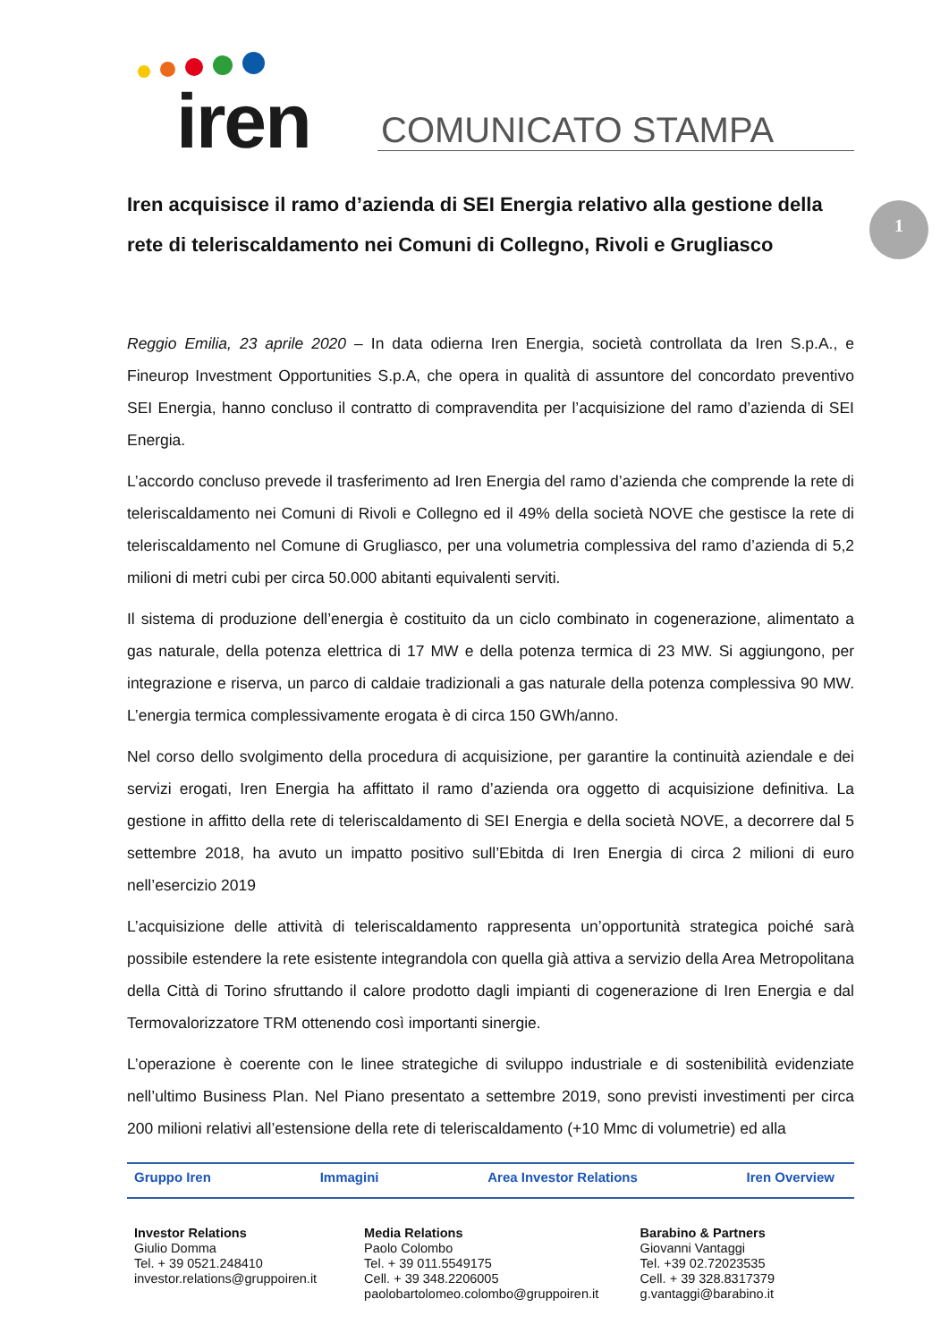1
iren
COMUNICATO STAMPA
Iren acquisisce il ramo d’azienda di SEI Energia relativo alla gestione della rete di teleriscaldamento nei Comuni di Collegno, Rivoli e Grugliasco
Reggio Emilia, 23 aprile 2020 – In data odierna Iren Energia, società controllata da Iren S.p.A., e Fineurop Investment Opportunities S.p.A, che opera in qualità di assuntore del concordato preventivo SEI Energia, hanno concluso il contratto di compravendita per l’acquisizione del ramo d’azienda di SEI Energia.
L’accordo concluso prevede il trasferimento ad Iren Energia del ramo d’azienda che comprende la rete di teleriscaldamento nei Comuni di Rivoli e Collegno ed il 49% della società NOVE che gestisce la rete di teleriscaldamento nel Comune di Grugliasco, per una volumetria complessiva del ramo d’azienda di 5,2 milioni di metri cubi per circa 50.000 abitanti equivalenti serviti.
Il sistema di produzione dell’energia è costituito da un ciclo combinato in cogenerazione, alimentato a gas naturale, della potenza elettrica di 17 MW e della potenza termica di 23 MW. Si aggiungono, per integrazione e riserva, un parco di caldaie tradizionali a gas naturale della potenza complessiva 90 MW. L’energia termica complessivamente erogata è di circa 150 GWh/anno.
Nel corso dello svolgimento della procedura di acquisizione, per garantire la continuità aziendale e dei servizi erogati, Iren Energia ha affittato il ramo d’azienda ora oggetto di acquisizione definitiva. La gestione in affitto della rete di teleriscaldamento di SEI Energia e della società NOVE, a decorrere dal 5 settembre 2018, ha avuto un impatto positivo sull’Ebitda di Iren Energia di circa 2 milioni di euro nell’esercizio 2019
L’acquisizione delle attività di teleriscaldamento rappresenta un’opportunità strategica poiché sarà possibile estendere la rete esistente integrandola con quella già attiva a servizio della Area Metropolitana della Città di Torino sfruttando il calore prodotto dagli impianti di cogenerazione di Iren Energia e dal Termovalorizzatore TRM ottenendo così importanti sinergie.
L’operazione è coerente con le linee strategiche di sviluppo industriale e di sostenibilità evidenziate nell’ultimo Business Plan. Nel Piano presentato a settembre 2019, sono previsti investimenti per circa 200 milioni relativi all’estensione della rete di teleriscaldamento (+10 Mmc di volumetrie) ed alla
Gruppo Iren Immagini Area Investor Relations Iren Overview
Investor Relations
Giulio Domma
Tel. + 39 0521.248410
investor.relations@gruppoiren.it
Media Relations
Paolo Colombo
Tel. + 39 011.5549175
Cell. + 39 348.2206005
paolobartolomeo.colombo@gruppoiren.it
Barabino & Partners
Giovanni Vantaggi
Tel. +39 02.72023535
Cell. + 39 328.8317379
g.vantaggi@barabino.it